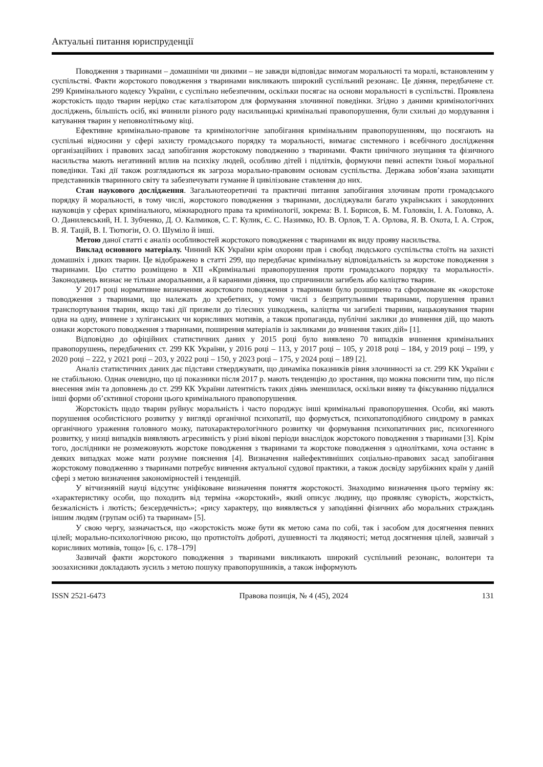Актуальні питання юриспруденції
Поводження з тваринами – домашніми чи дикими – не завжди відповідає вимогам моральності та моралі, встановленим у суспільстві. Факти жорстокого поводження з тваринами викликають широкий суспільний резонанс. Це діяння, передбачене ст. 299 Кримінального кодексу України, є суспільно небезпечним, оскільки посягає на основи моральності в суспільстві. Проявлена жорстокість щодо тварин нерідко стає каталізатором для формування злочинної поведінки. Згідно з даними кримінологічних досліджень, більшість осіб, які вчинили різного роду насильницькі кримінальні правопорушення, були схильні до мордування і катування тварин у неповнолітньому віці.
Ефективне кримінально-правове та кримінологічне запобігання кримінальним правопорушенням, що посягають на суспільні відносини у сфері захисту громадського порядку та моральності, вимагає системного і всебічного дослідження організаційних і правових засад запобігання жорстокому поводженню з тваринами. Факти цинічного знущання та фізичного насильства мають негативний вплив на психіку людей, особливо дітей і підлітків, формуючи певні аспекти їхньої моральної поведінки. Такі дії також розглядаються як загроза морально-правовим основам суспільства. Держава зобов’язана захищати представників тваринного світу та забезпечувати гуманне й цивілізоване ставлення до них.
Стан наукового дослідження. Загальнотеоретичні та практичні питання запобігання злочинам проти громадського порядку й моральності, в тому числі, жорстокого поводження з тваринами, досліджували багато українських і закордонних науковців у сферах кримінального, міжнародного права та кримінології, зокрема: В. І. Борисов, Б. М. Головкін, І. А. Головко, А. О. Данилевський, Н. І. Зубченко, Д. О. Калмиков, С. Г. Кулик, Є. С. Назимко, Ю. В. Орлов, Т. А. Орлова, Я. В. Охота, І. А. Строк, В. Я. Тацій, В. І. Тютюгін, О. О. Шуміло й інші.
Метою даної статті є аналіз особливостей жорстокого поводження с тваринами як виду прояву насильства.
Виклад основного матеріалу. Чинний КК України крім охорони прав і свобод людського суспільства стоїть на захисті домашніх і диких тварин. Це відображено в статті 299, що передбачає кримінальну відповідальність за жорстоке поводження з тваринами. Цю статтю розміщено в XII «Кримінальні правопорушення проти громадського порядку та моральності». Законодавець визнає не тільки аморальними, а й караними діяння, що спричинили загибель або каліцтво тварин.
У 2017 році нормативне визначення жорстокого поводження з тваринами було розширено та сформоване як «жорстоке поводження з тваринами, що належать до хребетних, у тому числі з безпритульними тваринами, порушення правил транспортування тварин, якщо такі дії призвели до тілесних ушкоджень, каліцтва чи загибелі тварини, нацьковування тварин одна на одну, вчинене з хуліганських чи корисливих мотивів, а також пропаганда, публічні заклики до вчинення дій, що мають ознаки жорстокого поводження з тваринами, поширення матеріалів із закликами до вчинення таких дій» [1].
Відповідно до офіційних статистичних даних у 2015 році було виявлено 70 випадків вчинення кримінальних правопорушень, передбачених ст. 299 КК України, у 2016 році – 113, у 2017 році – 105, у 2018 році – 184, у 2019 році – 199, у 2020 році – 222, у 2021 році – 203, у 2022 році – 150, у 2023 році – 175, у 2024 році – 189 [2].
Аналіз статистичних даних дає підстави стверджувати, що динаміка показників рівня злочинності за ст. 299 КК України є не стабільною. Однак очевидно, що ці показники після 2017 р. мають тенденцію до зростання, що можна пояснити тим, що після внесення змін та доповнень до ст. 299 КК України латентність таких діянь зменшилася, оскільки вияву та фіксуванню піддалися інші форми об’єктивної сторони цього кримінального правопорушення.
Жорстокість щодо тварин руйнує моральність і часто породжує інші кримінальні правопорушення. Особи, які мають порушення особистісного розвитку у вигляді органічної психопатії, що формується, психопатоподібного синдрому в рамках органічного ураження головного мозку, патохарактерологічного розвитку чи формування психопатичних рис, психогенного розвитку, у низці випадків виявляють агресивність у різні вікові періоди внаслідок жорстокого поводження з тваринами [3]. Крім того, дослідники не розмежовують жорстоке поводження з тваринами та жорстоке поводження з однолітками, хоча останнє в деяких випадках може мати розумне пояснення [4]. Визначення найефективніших соціально-правових засад запобігання жорстокому поводженню з тваринами потребує вивчення актуальної судової практики, а також досвіду зарубіжних країн у даній сфері з метою визначення закономірностей і тенденцій.
У вітчизняній науці відсутнє уніфіковане визначення поняття жорстокості. Знаходимо визначення цього терміну як: «характеристику особи, що походить від терміна «жорстокий», який описує людину, що проявляє суворість, жорсткість, безжалісність і лютість; безсердечність»; «рису характеру, що виявляється у заподіянні фізичних або моральних страждань іншим людям (групам осіб) та тваринам» [5].
У свою чергу, зазначається, що «жорстокість може бути як метою сама по собі, так і засобом для досягнення певних цілей; морально-психологічною рисою, що протистоїть доброті, душевності та людяності; метод досягнення цілей, зазвичай з корисливих мотивів, тощо» [6, с. 178–179]
Зазвичай факти жорстокого поводження з тваринами викликають широкий суспільний резонанс, волонтери та зоозахисники докладають зусиль з метою пошуку правопорушників, а також інформують
ISSN 2521-6473 Правова позиція, № 4 (45), 2024 131